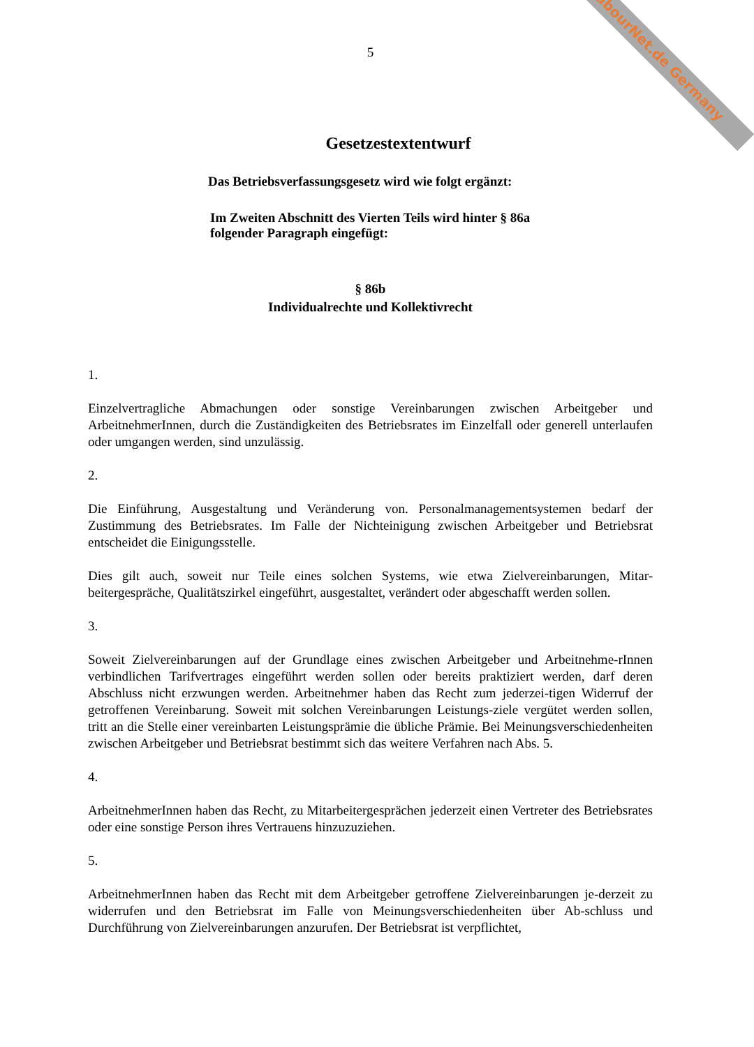LabourNet.de Germany
5
Gesetzestextentwurf
Das Betriebsverfassungsgesetz wird wie folgt ergänzt:
Im Zweiten Abschnitt des Vierten Teils wird hinter § 86a
folgender Paragraph eingefügt:
§ 86b
Individualrechte und Kollektivrecht
1.
Einzelvertragliche Abmachungen oder sonstige Vereinbarungen zwischen Arbeitgeber und ArbeitnehmerInnen, durch die Zuständigkeiten des Betriebsrates im Einzelfall oder generell unterlaufen oder umgangen werden, sind unzulässig.
2.
Die Einführung, Ausgestaltung und Veränderung von. Personalmanagementsystemen bedarf der Zustimmung des Betriebsrates. Im Falle der Nichteinigung zwischen Arbeitgeber und Betriebsrat entscheidet die Einigungsstelle.
Dies gilt auch, soweit nur Teile eines solchen Systems, wie etwa Zielvereinbarungen, Mitar-beitergespräche, Qualitätszirkel eingeführt, ausgestaltet, verändert oder abgeschafft werden sollen.
3.
Soweit Zielvereinbarungen auf der Grundlage eines zwischen Arbeitgeber und Arbeitnehme-rInnen verbindlichen Tarifvertrages eingeführt werden sollen oder bereits praktiziert werden, darf deren Abschluss nicht erzwungen werden. Arbeitnehmer haben das Recht zum jederzei-tigen Widerruf der getroffenen Vereinbarung. Soweit mit solchen Vereinbarungen Leistungs-ziele vergütet werden sollen, tritt an die Stelle einer vereinbarten Leistungsprämie die übliche Prämie. Bei Meinungsverschiedenheiten zwischen Arbeitgeber und Betriebsrat bestimmt sich das weitere Verfahren nach Abs. 5.
4.
ArbeitnehmerInnen haben das Recht, zu Mitarbeitergesprächen jederzeit einen Vertreter des Betriebsrates oder eine sonstige Person ihres Vertrauens hinzuzuziehen.
5.
ArbeitnehmerInnen haben das Recht mit dem Arbeitgeber getroffene Zielvereinbarungen je-derzeit zu widerrufen und den Betriebsrat im Falle von Meinungsverschiedenheiten über Ab-schluss und Durchführung von Zielvereinbarungen anzurufen. Der Betriebsrat ist verpflichtet,